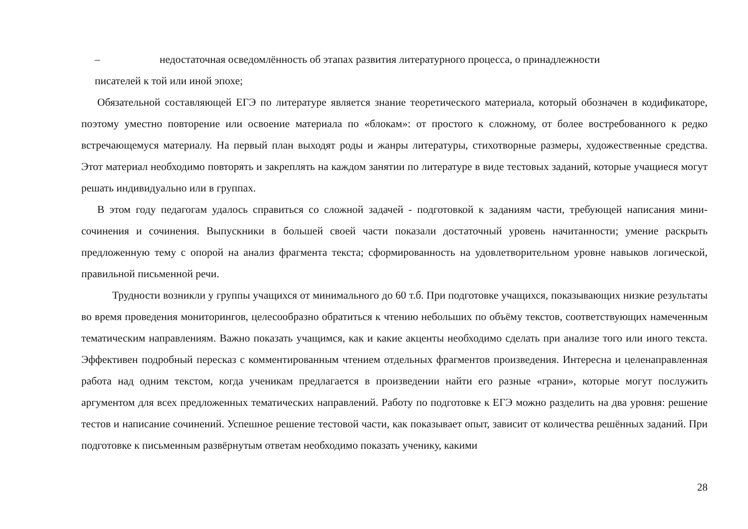– недостаточная осведомлённость об этапах развития литературного процесса, о принадлежности
писателей к той или иной эпохе;
Обязательной составляющей ЕГЭ по литературе является знание теоретического материала, который обозначен в кодификаторе, поэтому уместно повторение или освоение материала по «блокам»: от простого к сложному, от более востребованного к редко встречающемуся материалу. На первый план выходят роды и жанры литературы, стихотворные размеры, художественные средства. Этот материал необходимо повторять и закреплять на каждом занятии по литературе в виде тестовых заданий, которые учащиеся могут решать индивидуально или в группах.
В этом году педагогам удалось справиться со сложной задачей - подготовкой к заданиям части, требующей написания мини-сочинения и сочинения. Выпускники в большей своей части показали достаточный уровень начитанности; умение раскрыть предложенную тему с опорой на анализ фрагмента текста; сформированность на удовлетворительном уровне навыков логической, правильной письменной речи.
Трудности возникли у группы учащихся от минимального до 60 т.б. При подготовке учащихся, показывающих низкие результаты во время проведения мониторингов, целесообразно обратиться к чтению небольших по объёму текстов, соответствующих намеченным тематическим направлениям. Важно показать учащимся, как и какие акценты необходимо сделать при анализе того или иного текста. Эффективен подробный пересказ с комментированным чтением отдельных фрагментов произведения. Интересна и целенаправленная работа над одним текстом, когда ученикам предлагается в произведении найти его разные «грани», которые могут послужить аргументом для всех предложенных тематических направлений. Работу по подготовке к ЕГЭ можно разделить на два уровня: решение тестов и написание сочинений. Успешное решение тестовой части, как показывает опыт, зависит от количества решённых заданий. При подготовке к письменным развёрнутым ответам необходимо показать ученику, какими
28